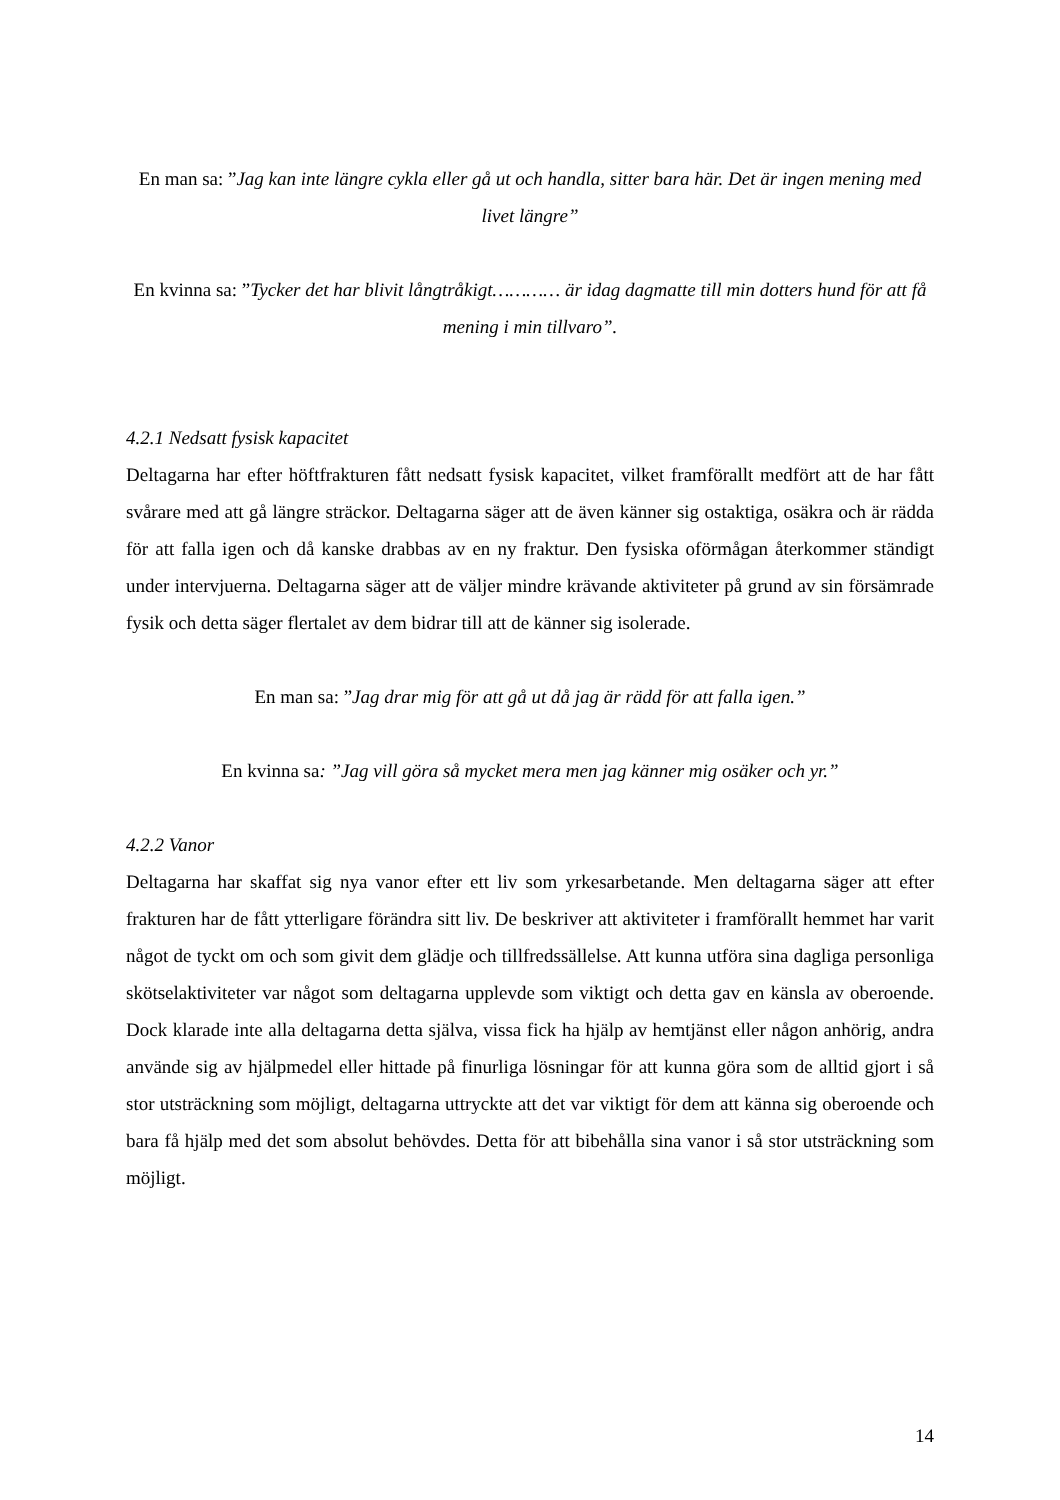En man sa: ”Jag kan inte längre cykla eller gå ut och handla, sitter bara här. Det är ingen mening med livet längre”
En kvinna sa: ”Tycker det har blivit långtråkigt………… är idag dagmatte till min dotters hund för att få mening i min tillvaro”.
4.2.1 Nedsatt fysisk kapacitet
Deltagarna har efter höftfrakturen fått nedsatt fysisk kapacitet, vilket framförallt medfört att de har fått svårare med att gå längre sträckor. Deltagarna säger att de även känner sig ostaktiga, osäkra och är rädda för att falla igen och då kanske drabbas av en ny fraktur. Den fysiska oförmågan återkommer ständigt under intervjuerna. Deltagarna säger att de väljer mindre krävande aktiviteter på grund av sin försämrade fysik och detta säger flertalet av dem bidrar till att de känner sig isolerade.
En man sa: ”Jag drar mig för att gå ut då jag är rädd för att falla igen.”
En kvinna sa: ”Jag vill göra så mycket mera men jag känner mig osäker och yr.”
4.2.2 Vanor
Deltagarna har skaffat sig nya vanor efter ett liv som yrkesarbetande. Men deltagarna säger att efter frakturen har de fått ytterligare förändra sitt liv. De beskriver att aktiviteter i framförallt hemmet har varit något de tyckt om och som givit dem glädje och tillfredssällelse. Att kunna utföra sina dagliga personliga skötselaktiviteter var något som deltagarna upplevde som viktigt och detta gav en känsla av oberoende. Dock klarade inte alla deltagarna detta själva, vissa fick ha hjälp av hemtjänst eller någon anhörig, andra använde sig av hjälpmedel eller hittade på finurliga lösningar för att kunna göra som de alltid gjort i så stor utsträckning som möjligt, deltagarna uttryckte att det var viktigt för dem att känna sig oberoende och bara få hjälp med det som absolut behövdes. Detta för att bibehålla sina vanor i så stor utsträckning som möjligt.
14